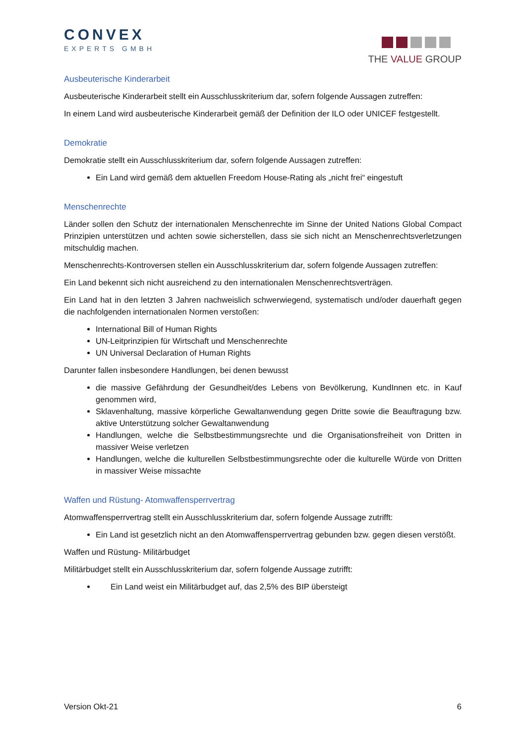CONVEX
EXPERTS GMBH
THE VALUE GROUP
Ausbeuterische Kinderarbeit
Ausbeuterische Kinderarbeit stellt ein Ausschlusskriterium dar, sofern folgende Aussagen zutreffen:
In einem Land wird ausbeuterische Kinderarbeit gemäß der Definition der ILO oder UNICEF festgestellt.
Demokratie
Demokratie stellt ein Ausschlusskriterium dar, sofern folgende Aussagen zutreffen:
Ein Land wird gemäß dem aktuellen Freedom House-Rating als „nicht frei“ eingestuft
Menschenrechte
Länder sollen den Schutz der internationalen Menschenrechte im Sinne der United Nations Global Compact Prinzipien unterstützen und achten sowie sicherstellen, dass sie sich nicht an Menschenrechtsverletzungen mitschuldig machen.
Menschenrechts-Kontroversen stellen ein Ausschlusskriterium dar, sofern folgende Aussagen zutreffen:
Ein Land bekennt sich nicht ausreichend zu den internationalen Menschenrechtsverträgen.
Ein Land hat in den letzten 3 Jahren nachweislich schwerwiegend, systematisch und/oder dauerhaft gegen die nachfolgenden internationalen Normen verstoßen:
International Bill of Human Rights
UN-Leitprinzipien für Wirtschaft und Menschenrechte
UN Universal Declaration of Human Rights
Darunter fallen insbesondere Handlungen, bei denen bewusst
die massive Gefährdung der Gesundheit/des Lebens von Bevölkerung, KundInnen etc. in Kauf genommen wird,
Sklavenhaltung, massive körperliche Gewaltanwendung gegen Dritte sowie die Beauftragung bzw. aktive Unterstützung solcher Gewaltanwendung
Handlungen, welche die Selbstbestimmungsrechte und die Organisationsfreiheit von Dritten in massiver Weise verletzen
Handlungen, welche die kulturellen Selbstbestimmungsrechte oder die kulturelle Würde von Dritten in massiver Weise missachte
Waffen und Rüstung- Atomwaffensperrvertrag
Atomwaffensperrvertrag stellt ein Ausschlusskriterium dar, sofern folgende Aussage zutrifft:
Ein Land ist gesetzlich nicht an den Atomwaffensperrvertrag gebunden bzw. gegen diesen verstößt.
Waffen und Rüstung- Militärbudget
Militärbudget stellt ein Ausschlusskriterium dar, sofern folgende Aussage zutrifft:
Ein Land weist ein Militärbudget auf, das 2,5% des BIP übersteigt
Version Okt-21 6